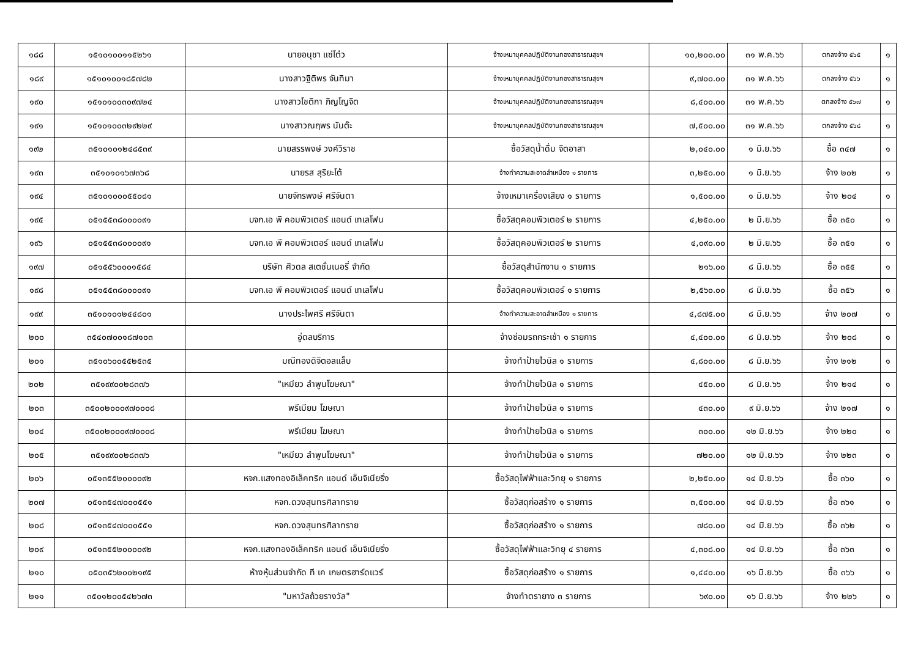| ๑๘๘ | ๑๕๑๐๑๐๐๑๑๕๒๖๑ | นายอนุชา แซ่โต๋ว | จ้างเหมาบุคคลปฏิบัติงานกองสาธารณสุขฯ | ๑๐,๒๐๐.๐๐ | ๓๑ พ.ค.๖๖ | ตกลงจ้าง ๕๖๕ | ๑ |
| ๑๘๙ | ๑๕๑๐๑๐๐๑๘๕๗๘๒ | นางสาวฐิติพร จันทิมา | จ้างเหมาบุคคลปฏิบัติงานกองสาธารณสุขฯ | ๙,๗๐๐.๐๐ | ๓๑ พ.ค.๖๖ | ตกลงจ้าง ๕๖๖ | ๑ |
| ๑๙๐ | ๑๕๑๐๑๐๐๓๐๙๗๒๔ | นางสาวโชติกา ภิญโญจิต | จ้างเหมาบุคคลปฏิบัติงานกองสาธารณสุขฯ | ๘,๔๐๐.๐๐ | ๓๑ พ.ค.๖๖ | ตกลงจ้าง ๕๖๗ | ๑ |
| ๑๙๑ | ๑๕๑๐๑๐๐๓๒๙๒๒๙ | นางสาวณฤพร นันต๊ะ | จ้างเหมาบุคคลปฏิบัติงานกองสาธารณสุขฯ | ๗,๕๐๐.๐๐ | ๓๑ พ.ค.๖๖ | ตกลงจ้าง ๕๖๘ | ๑ |
| ๑๙๒ | ๓๕๑๐๑๐๑๒๔๘๕๓๙ | นายสรรพงษ์ วงค์วิราช | ซื้อวัสดุน้ำดื่ม จิตอาสา | ๒,๐๔๐.๐๐ | ๑ มิ.ย.๖๖ | ซื้อ ๓๔๗ | ๑ |
| ๑๙๓ | ๓๕๑๐๑๐๑๖๗๓๖๘ | นายรส สุริยะโต้ | จ้างทำความสะอาดลำเหมือง ๑ รายการ | ๓,๒๕๐.๐๐ | ๑ มิ.ย.๖๖ | จ้าง ๒๐๒ | ๑ |
| ๑๙๔ | ๓๕๑๐๑๐๐๐๕๕๐๘๑ | นายจักรพงษ์ ศรีจันตา | จ้างเหมาเครื่องเสียง ๑ รายการ | ๑,๕๐๐.๐๐ | ๑ มิ.ย.๖๖ | จ้าง ๒๐๔ | ๑ |
| ๑๙๕ | ๐๕๑๕๕๓๘๐๐๐๐๙๑ | บจก.เอ พี คอมพิวเตอร์ แอนด์ เทเลโฟน | ซื้อวัสดุคอมพิวเตอร์ ๒ รายการ | ๔,๒๕๐.๐๐ | ๒ มิ.ย.๖๖ | ซื้อ ๓๕๐ | ๑ |
| ๑๙๖ | ๐๕๑๕๕๓๘๐๐๐๐๙๑ | บจก.เอ พี คอมพิวเตอร์ แอนด์ เทเลโฟน | ซื้อวัสดุคอมพิวเตอร์ ๒ รายการ | ๔,๐๙๐.๐๐ | ๒ มิ.ย.๖๖ | ซื้อ ๓๕๑ | ๑ |
| ๑๙๗ | ๐๕๑๕๕๖๐๐๐๑๕๘๔ | บริษัท ศิวดล สเตชั่นเนอรี่ จำกัด | ซื้อวัสดุสำนักงาน ๑ รายการ | ๒๑๖.๐๐ | ๘ มิ.ย.๖๖ | ซื้อ ๓๕๕ | ๑ |
| ๑๙๘ | ๐๕๑๕๕๓๘๐๐๐๐๙๑ | บจก.เอ พี คอมพิวเตอร์ แอนด์ เทเลโฟน | ซื้อวัสดุคอมพิวเตอร์ ๑ รายการ | ๒,๕๖๐.๐๐ | ๘ มิ.ย.๖๖ | ซื้อ ๓๕๖ | ๑ |
| ๑๙๙ | ๓๕๑๐๑๐๑๒๔๔๘๐๑ | นางประไพศรี ศรีจันตา | จ้างทำความสะอาดลำเหมือง ๑ รายการ | ๔,๘๗๕.๐๐ | ๘ มิ.ย.๖๖ | จ้าง ๒๐๗ | ๑ |
| ๒๐๐ | ๓๕๔๐๗๐๐๑๘๗๑๐๓ | อู่ดลบริการ | จ้างซ่อมรถกระเช้า ๑ รายการ | ๔,๔๐๐.๐๐ | ๘ มิ.ย.๖๖ | จ้าง ๒๐๘ | ๑ |
| ๒๐๑ | ๓๕๑๐๖๐๐๕๕๒๕๓๕ | มณีทองดิจิตอลแล็บ | จ้างทำป้ายไวนิล ๑ รายการ | ๔,๘๐๐.๐๐ | ๘ มิ.ย.๖๖ | จ้าง ๒๑๒ | ๑ |
| ๒๐๒ | ๓๕๑๙๙๐๐๒๘๓๗๖ | "เหมียว ลำพูนโฆษณา" | จ้างทำป้ายไวนิล ๑ รายการ | ๔๕๐.๐๐ | ๘ มิ.ย.๖๖ | จ้าง ๒๑๔ | ๑ |
| ๒๐๓ | ๓๕๐๐๒๐๐๐๙๗๐๐๐๘ | พรีเมียม โฆษณา | จ้างทำป้ายไวนิล ๑ รายการ | ๔๓๐.๐๐ | ๙ มิ.ย.๖๖ | จ้าง ๒๑๗ | ๑ |
| ๒๐๔ | ๓๕๐๐๒๐๐๐๙๗๐๐๐๘ | พรีเมียม โฆษณา | จ้างทำป้ายไวนิล ๑ รายการ | ๓๐๐.๐๐ | ๑๒ มิ.ย.๖๖ | จ้าง ๒๒๐ | ๑ |
| ๒๐๕ | ๓๕๑๙๙๐๐๒๘๓๗๖ | "เหมียว ลำพูนโฆษณา" | จ้างทำป้ายไวนิล ๑ รายการ | ๗๒๐.๐๐ | ๑๒ มิ.ย.๖๖ | จ้าง ๒๒๓ | ๑ |
| ๒๐๖ | ๐๕๑๓๕๕๒๐๐๐๐๙๒ | หจก.แสงทองอิเล็คทริค แอนด์ เอ็นจิเนียริ่ง | ซื้อวัสดุไฟฟ้าและวิทยุ ๑ รายการ | ๒,๒๕๐.๐๐ | ๑๔ มิ.ย.๖๖ | ซื้อ ๓๖๐ | ๑ |
| ๒๐๗ | ๐๕๑๓๕๔๗๐๐๐๕๕๑ | หจก.ดวงสุนทรศิลาทราย | ซื้อวัสดุก่อสร้าง ๑ รายการ | ๓,๕๐๐.๐๐ | ๑๔ มิ.ย.๖๖ | ซื้อ ๓๖๑ | ๑ |
| ๒๐๘ | ๐๕๑๓๕๔๗๐๐๐๕๕๑ | หจก.ดวงสุนทรศิลาทราย | ซื้อวัสดุก่อสร้าง ๑ รายการ | ๗๘๐.๐๐ | ๑๔ มิ.ย.๖๖ | ซื้อ ๓๖๒ | ๑ |
| ๒๐๙ | ๐๕๑๓๕๕๒๐๐๐๐๙๒ | หจก.แสงทองอิเล็คทริค แอนด์ เอ็นจิเนียริ่ง | ซื้อวัสดุไฟฟ้าและวิทยุ ๔ รายการ | ๔,๓๐๘.๐๐ | ๑๔ มิ.ย.๖๖ | ซื้อ ๓๖๓ | ๑ |
| ๒๑๐ | ๐๕๐๓๕๖๒๐๐๒๑๙๕ | ห้างหุ้นส่วนจำกัด ที เค เกษตรฮาร์ดแวร์ | ซื้อวัสดุก่อสร้าง ๑ รายการ | ๑,๔๔๐.๐๐ | ๑๖ มิ.ย.๖๖ | ซื้อ ๓๖๖ | ๑ |
| ๒๑๑ | ๓๕๐๑๒๐๐๕๔๒๖๗๓ | "มหาวัลถ้วยรางวัล" | จ้างทำตรายาง ๓ รายการ | ๖๙๐.๐๐ | ๑๖ มิ.ย.๖๖ | จ้าง ๒๒๖ | ๑ |